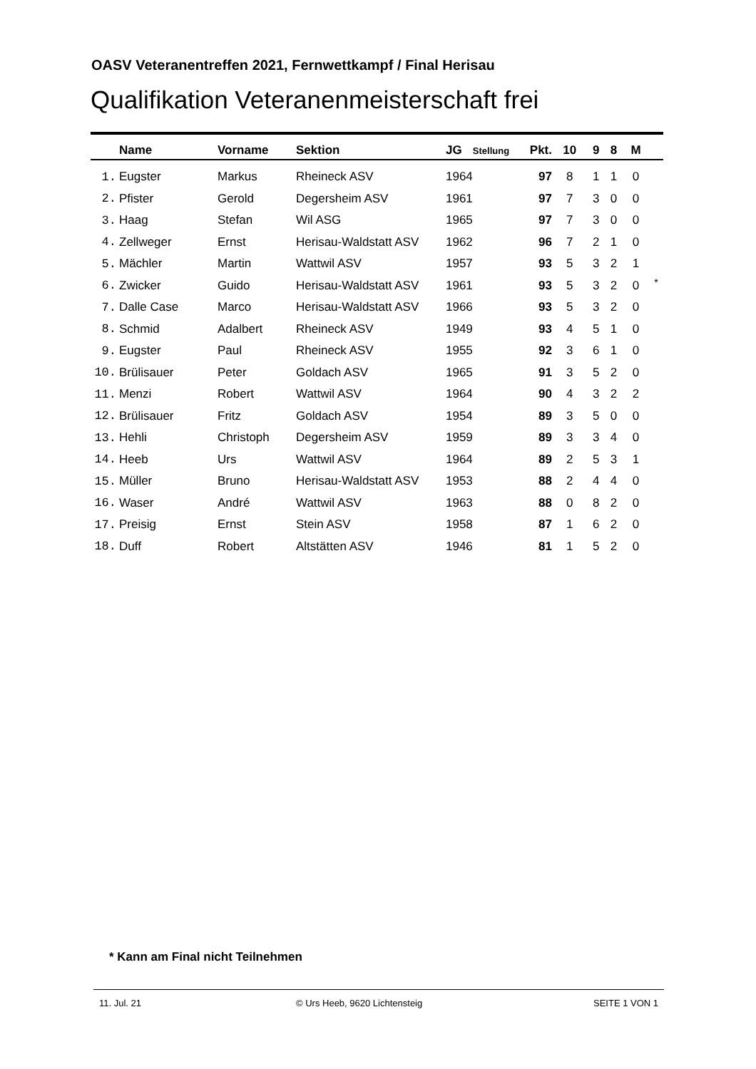OASV Veteranentreffen 2021, Fernwettkampf / Final Herisau
Qualifikation Veteranenmeisterschaft frei
| | Name | Vorname | Sektion | JG | Stellung | Pkt. | 10 | 9 | 8 | M | |
| --- | --- | --- | --- | --- | --- | --- | --- | --- | --- | --- | --- |
| 1. | Eugster | Markus | Rheineck ASV | 1964 | | 97 | 8 | 1 | 1 | 0 | |
| 2. | Pfister | Gerold | Degersheim ASV | 1961 | | 97 | 7 | 3 | 0 | 0 | |
| 3. | Haag | Stefan | Wil ASG | 1965 | | 97 | 7 | 3 | 0 | 0 | |
| 4. | Zellweger | Ernst | Herisau-Waldstatt ASV | 1962 | | 96 | 7 | 2 | 1 | 0 | |
| 5. | Mächler | Martin | Wattwil ASV | 1957 | | 93 | 5 | 3 | 2 | 1 | |
| 6. | Zwicker | Guido | Herisau-Waldstatt ASV | 1961 | | 93 | 5 | 3 | 2 | 0 | <sup>*</sup> |
| 7. | Dalle Case | Marco | Herisau-Waldstatt ASV | 1966 | | 93 | 5 | 3 | 2 | 0 | |
| 8. | Schmid | Adalbert | Rheineck ASV | 1949 | | 93 | 4 | 5 | 1 | 0 | |
| 9. | Eugster | Paul | Rheineck ASV | 1955 | | 92 | 3 | 6 | 1 | 0 | |
| 10. | Brülisauer | Peter | Goldach ASV | 1965 | | 91 | 3 | 5 | 2 | 0 | |
| 11. | Menzi | Robert | Wattwil ASV | 1964 | | 90 | 4 | 3 | 2 | 2 | |
| 12. | Brülisauer | Fritz | Goldach ASV | 1954 | | 89 | 3 | 5 | 0 | 0 | |
| 13. | Hehli | Christoph | Degersheim ASV | 1959 | | 89 | 3 | 3 | 4 | 0 | |
| 14. | Heeb | Urs | Wattwil ASV | 1964 | | 89 | 2 | 5 | 3 | 1 | |
| 15. | Müller | Bruno | Herisau-Waldstatt ASV | 1953 | | 88 | 2 | 4 | 4 | 0 | |
| 16. | Waser | André | Wattwil ASV | 1963 | | 88 | 0 | 8 | 2 | 0 | |
| 17. | Preisig | Ernst | Stein ASV | 1958 | | 87 | 1 | 6 | 2 | 0 | |
| 18. | Duff | Robert | Altstätten ASV | 1946 | | 81 | 1 | 5 | 2 | 0 | |
* Kann am Final nicht Teilnehmen
11. Jul. 21 © Urs Heeb, 9620 Lichtensteig SEITE 1 VON 1